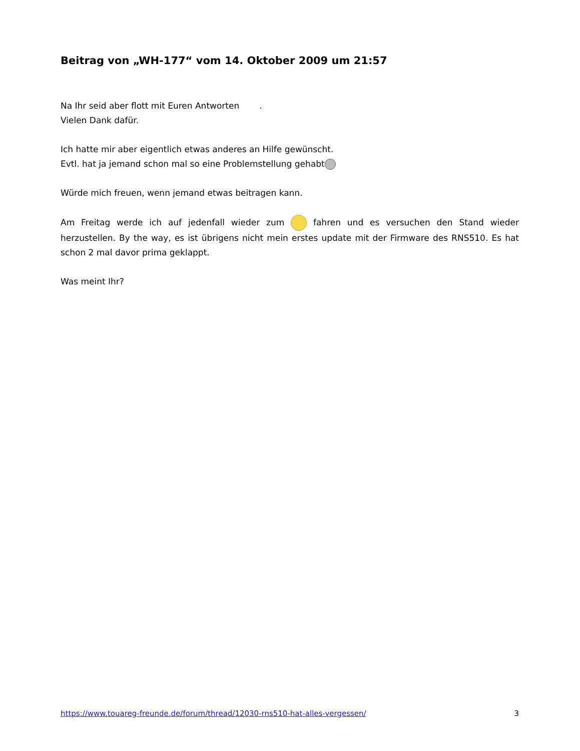Beitrag von „WH-177“ vom 14. Oktober 2009 um 21:57
Na Ihr seid aber flott mit Euren Antworten .
Vielen Dank dafür.
Ich hatte mir aber eigentlich etwas anderes an Hilfe gewünscht.
Evtl. hat ja jemand schon mal so eine Problemstellung gehabt
Würde mich freuen, wenn jemand etwas beitragen kann.
Am Freitag werde ich auf jedenfall wieder zum fahren und es versuchen den Stand wieder herzustellen. By the way, es ist übrigens nicht mein erstes update mit der Firmware des RNS510. Es hat schon 2 mal davor prima geklappt.
Was meint Ihr?
https://www.touareg-freunde.de/forum/thread/12030-rns510-hat-alles-vergessen/ 3